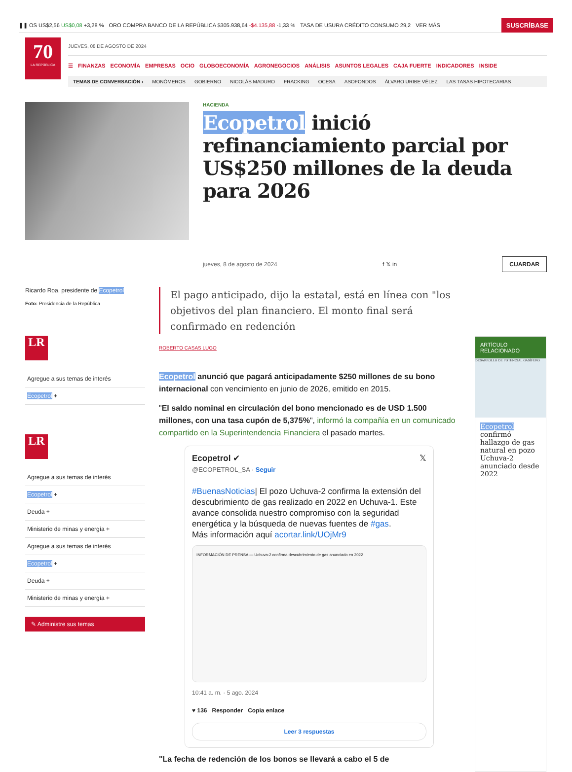❚❚ OS US$2,56 US$0,08 +3,28 % ORO COMPRA BANCO DE LA REPÚBLICA $305.938,64 -$4.135,88 -1,33 % TASA DE USURA CRÉDITO CONSUMO 29,2 VER MÁS SUSCRÍBASE
70
LA REPÚBLICA
JUEVES, 08 DE AGOSTO DE 2024
☰ FINANZAS ECONOMÍA EMPRESAS OCIO GLOBOECONOMÍA AGRONEGOCIOS ANÁLISIS ASUNTOS LEGALES CAJA FUERTE INDICADORES INSIDE
TEMAS DE CONVERSACIÓN › MONÓMEROS GOBIERNO NICOLÁS MADURO FRACKING OCESA ASOFONDOS ÁLVARO URIBE VÉLEZ LAS TASAS HIPOTECARIAS
HACIENDA
Ecopetrol inició refinanciamiento parcial por US$250 millones de la deuda para 2026
jueves, 8 de agosto de 2024 f 𝕏 in CUARDAR
Ricardo Roa, presidente de Ecopetrol
Foto: Presidencia de la República
LR
Agregue a sus temas de interés
Ecopetrol +
LR
Agregue a sus temas de interés
Ecopetrol +
Deuda +
Ministerio de minas y energía +
Agregue a sus temas de interés
Ecopetrol +
Deuda +
Ministerio de minas y energía +
✎ Administre sus temas
El pago anticipado, dijo la estatal, está en línea con "los objetivos del plan financiero. El monto final será confirmado en redención
ROBERTO CASAS LUGO
Ecopetrol anunció que pagará anticipadamente $250 millones de su bono internacional con vencimiento en junio de 2026, emitido en 2015.
"El saldo nominal en circulación del bono mencionado es de USD 1.500 millones, con una tasa cupón de 5,375%", informó la compañía en un comunicado compartido en la Superintendencia Financiera el pasado martes.
Ecopetrol ✔ 𝕏
@ECOPETROL_SA · Seguir
#BuenasNoticias| El pozo Uchuva-2 confirma la extensión del descubrimiento de gas realizado en 2022 en Uchuva-1. Este avance consolida nuestro compromiso con la seguridad energética y la búsqueda de nuevas fuentes de #gas.
Más información aquí acortar.link/UOjMr9
INFORMACIÓN DE PRENSA — Uchuva-2 confirma descubrimiento de gas anunciado en 2022
10:41 a. m. · 5 ago. 2024
♥ 136 Responder Copia enlace
Leer 3 respuestas
"La fecha de redención de los bonos se llevará a cabo el 5 de
ARTÍCULO RELACIONADO
DESARROLLO DE POTENCIAL GASÍFERO
Ecopetrol confirmó hallazgo de gas natural en pozo Uchuva-2 anunciado desde 2022